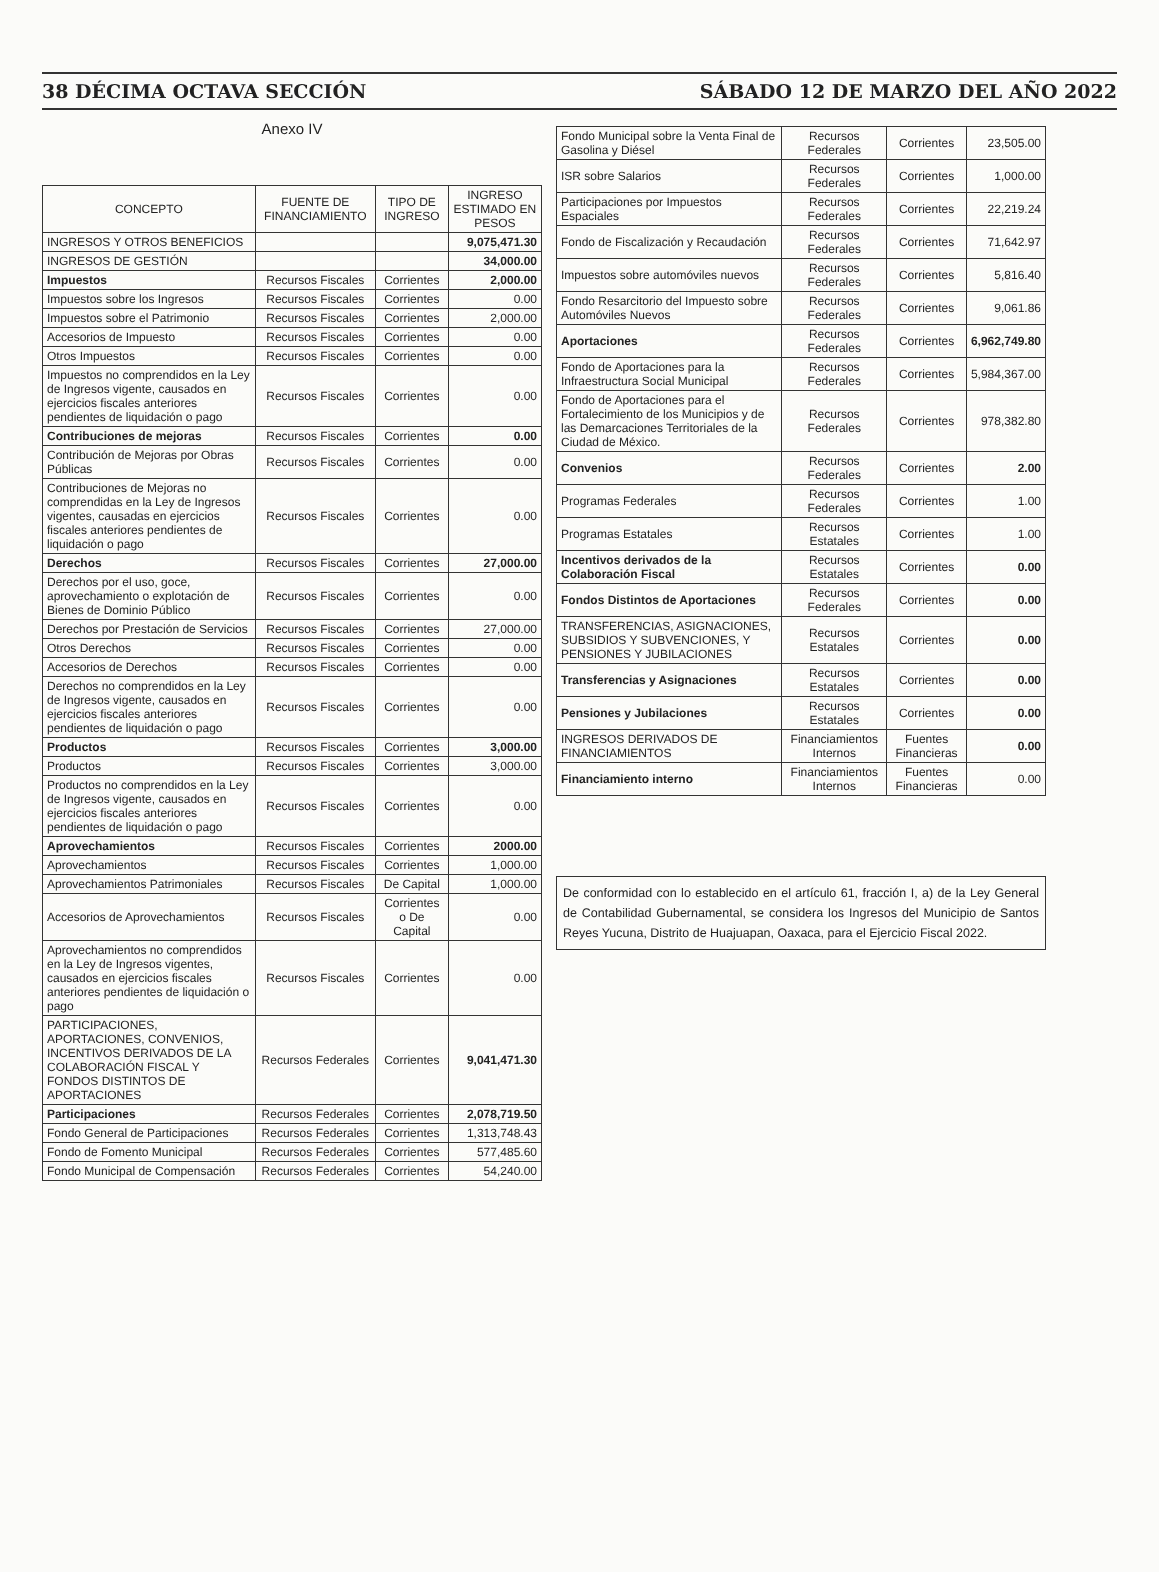38 DÉCIMA OCTAVA SECCIÓN SÁBADO 12 DE MARZO DEL AÑO 2022
Anexo IV
| CONCEPTO | FUENTE DE FINANCIAMIENTO | TIPO DE INGRESO | INGRESO ESTIMADO EN PESOS |
| --- | --- | --- | --- |
| INGRESOS Y OTROS BENEFICIOS | | | 9,075,471.30 |
| INGRESOS DE GESTIÓN | | | 34,000.00 |
| Impuestos | Recursos Fiscales | Corrientes | 2,000.00 |
| Impuestos sobre los Ingresos | Recursos Fiscales | Corrientes | 0.00 |
| Impuestos sobre el Patrimonio | Recursos Fiscales | Corrientes | 2,000.00 |
| Accesorios de Impuesto | Recursos Fiscales | Corrientes | 0.00 |
| Otros Impuestos | Recursos Fiscales | Corrientes | 0.00 |
| Impuestos no comprendidos en la Ley de Ingresos vigente, causados en ejercicios fiscales anteriores pendientes de liquidación o pago | Recursos Fiscales | Corrientes | 0.00 |
| Contribuciones de mejoras | Recursos Fiscales | Corrientes | 0.00 |
| Contribución de Mejoras por Obras Públicas | Recursos Fiscales | Corrientes | 0.00 |
| Contribuciones de Mejoras no comprendidas en la Ley de Ingresos vigentes, causadas en ejercicios fiscales anteriores pendientes de liquidación o pago | Recursos Fiscales | Corrientes | 0.00 |
| Derechos | Recursos Fiscales | Corrientes | 27,000.00 |
| Derechos por el uso, goce, aprovechamiento o explotación de Bienes de Dominio Público | Recursos Fiscales | Corrientes | 0.00 |
| Derechos por Prestación de Servicios | Recursos Fiscales | Corrientes | 27,000.00 |
| Otros Derechos | Recursos Fiscales | Corrientes | 0.00 |
| Accesorios de Derechos | Recursos Fiscales | Corrientes | 0.00 |
| Derechos no comprendidos en la Ley de Ingresos vigente, causados en ejercicios fiscales anteriores pendientes de liquidación o pago | Recursos Fiscales | Corrientes | 0.00 |
| Productos | Recursos Fiscales | Corrientes | 3,000.00 |
| Productos | Recursos Fiscales | Corrientes | 3,000.00 |
| Productos no comprendidos en la Ley de Ingresos vigente, causados en ejercicios fiscales anteriores pendientes de liquidación o pago | Recursos Fiscales | Corrientes | 0.00 |
| Aprovechamientos | Recursos Fiscales | Corrientes | 2000.00 |
| Aprovechamientos | Recursos Fiscales | Corrientes | 1,000.00 |
| Aprovechamientos Patrimoniales | Recursos Fiscales | De Capital | 1,000.00 |
| Accesorios de Aprovechamientos | Recursos Fiscales | Corrientes o De Capital | 0.00 |
| Aprovechamientos no comprendidos en la Ley de Ingresos vigentes, causados en ejercicios fiscales anteriores pendientes de liquidación o pago | Recursos Fiscales | Corrientes | 0.00 |
| PARTICIPACIONES, APORTACIONES, CONVENIOS, INCENTIVOS DERIVADOS DE LA COLABORACIÓN FISCAL Y FONDOS DISTINTOS DE APORTACIONES | Recursos Federales | Corrientes | 9,041,471.30 |
| Participaciones | Recursos Federales | Corrientes | 2,078,719.50 |
| Fondo General de Participaciones | Recursos Federales | Corrientes | 1,313,748.43 |
| Fondo de Fomento Municipal | Recursos Federales | Corrientes | 577,485.60 |
| Fondo Municipal de Compensación | Recursos Federales | Corrientes | 54,240.00 |
| Fondo Municipal sobre la Venta Final de Gasolina y Diésel | Recursos Federales | Corrientes | 23,505.00 |
| ISR sobre Salarios | Recursos Federales | Corrientes | 1,000.00 |
| Participaciones por Impuestos Espaciales | Recursos Federales | Corrientes | 22,219.24 |
| Fondo de Fiscalización y Recaudación | Recursos Federales | Corrientes | 71,642.97 |
| Impuestos sobre automóviles nuevos | Recursos Federales | Corrientes | 5,816.40 |
| Fondo Resarcitorio del Impuesto sobre Automóviles Nuevos | Recursos Federales | Corrientes | 9,061.86 |
| Aportaciones | Recursos Federales | Corrientes | 6,962,749.80 |
| Fondo de Aportaciones para la Infraestructura Social Municipal | Recursos Federales | Corrientes | 5,984,367.00 |
| Fondo de Aportaciones para el Fortalecimiento de los Municipios y de las Demarcaciones Territoriales de la Ciudad de México. | Recursos Federales | Corrientes | 978,382.80 |
| Convenios | Recursos Federales | Corrientes | 2.00 |
| Programas Federales | Recursos Federales | Corrientes | 1.00 |
| Programas Estatales | Recursos Estatales | Corrientes | 1.00 |
| Incentivos derivados de la Colaboración Fiscal | Recursos Estatales | Corrientes | 0.00 |
| Fondos Distintos de Aportaciones | Recursos Federales | Corrientes | 0.00 |
| TRANSFERENCIAS, ASIGNACIONES, SUBSIDIOS Y SUBVENCIONES, Y PENSIONES Y JUBILACIONES | Recursos Estatales | Corrientes | 0.00 |
| Transferencias y Asignaciones | Recursos Estatales | Corrientes | 0.00 |
| Pensiones y Jubilaciones | Recursos Estatales | Corrientes | 0.00 |
| INGRESOS DERIVADOS DE FINANCIAMIENTOS | Financiamientos Internos | Fuentes Financieras | 0.00 |
| Financiamiento interno | Financiamientos Internos | Fuentes Financieras | 0.00 |
De conformidad con lo establecido en el artículo 61, fracción I, a) de la Ley General de Contabilidad Gubernamental, se considera los Ingresos del Municipio de Santos Reyes Yucuna, Distrito de Huajuapan, Oaxaca, para el Ejercicio Fiscal 2022.